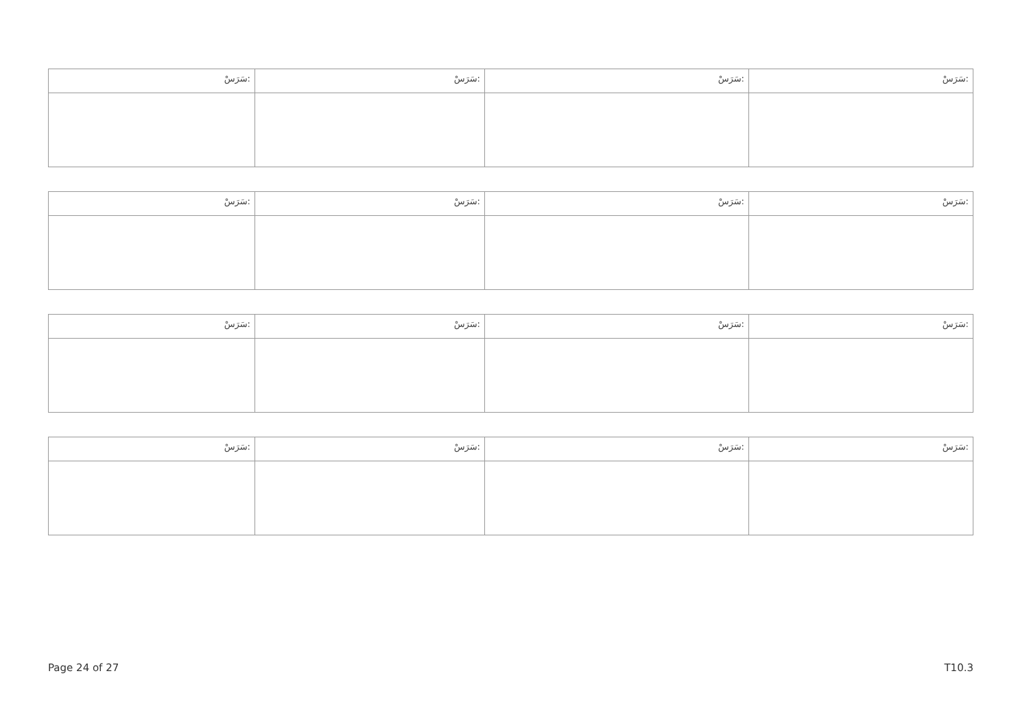| سَرَسْ: | سَرَسْ: | سَرَسْ: | سَرَسْ: |
| سَرَسْ: | سَرَسْ: | سَرَسْ: | سَرَسْ: |
| سَرَسْ: | سَرَسْ: | سَرَسْ: | سَرَسْ: |
| سَرَسْ: | سَرَسْ: | سَرَسْ: | سَرَسْ: |
Page 24 of 27 T10.3